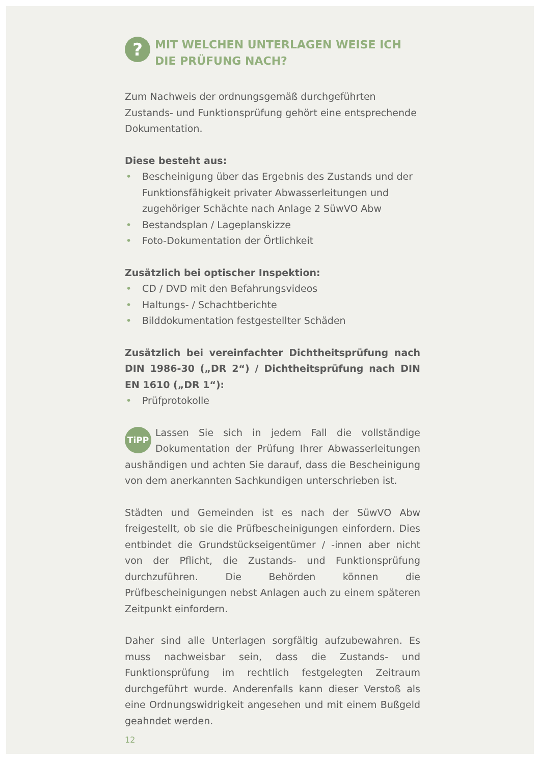?
MIT WELCHEN UNTERLAGEN WEISE ICH DIE PRÜFUNG NACH?
Zum Nachweis der ordnungsgemäß durchgeführten Zustands- und Funktionsprüfung gehört eine entsprechende Dokumentation.
Diese besteht aus:
• Bescheinigung über das Ergebnis des Zustands und der Funktionsfähigkeit privater Abwasserleitungen und zugehöriger Schächte nach Anlage 2 SüwVO Abw
• Bestandsplan / Lageplanskizze
• Foto-Dokumentation der Örtlichkeit
Zusätzlich bei optischer Inspektion:
• CD / DVD mit den Befahrungsvideos
• Haltungs- / Schachtberichte
• Bilddokumentation festgestellter Schäden
Zusätzlich bei vereinfachter Dichtheitsprüfung nach DIN 1986-30 („DR 2“) / Dichtheitsprüfung nach DIN EN 1610 („DR 1“):
• Prüfprotokolle
TiPP Lassen Sie sich in jedem Fall die vollständige Dokumentation der Prüfung Ihrer Abwasserleitungen aushändigen und achten Sie darauf, dass die Bescheinigung von dem anerkannten Sachkundigen unterschrieben ist.
Städten und Gemeinden ist es nach der SüwVO Abw freigestellt, ob sie die Prüfbescheinigungen einfordern. Dies entbindet die Grundstückseigentümer / -innen aber nicht von der Pflicht, die Zustands- und Funktionsprüfung durchzuführen. Die Behörden können die Prüfbescheinigungen nebst Anlagen auch zu einem späteren Zeitpunkt einfordern.
Daher sind alle Unterlagen sorgfältig aufzubewahren. Es muss nachweisbar sein, dass die Zustands- und Funktionsprüfung im rechtlich festgelegten Zeitraum durchgeführt wurde. Anderenfalls kann dieser Verstoß als eine Ordnungswidrigkeit angesehen und mit einem Bußgeld geahndet werden.
12